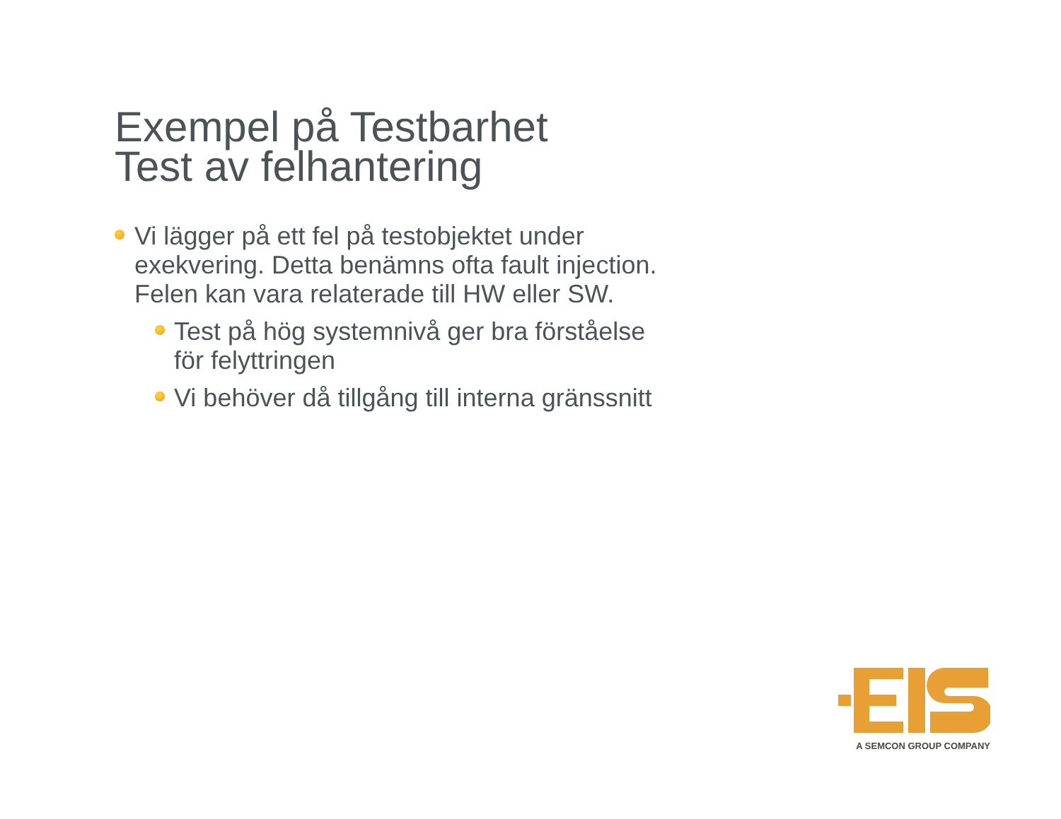Exempel på Testbarhet
Test av felhantering
Vi lägger på ett fel på testobjektet under exekvering. Detta benämns ofta fault injection. Felen kan vara relaterade till HW eller SW.
Test på hög systemnivå ger bra förståelse för felyttringen
Vi behöver då tillgång till interna gränssnitt
A SEMCON GROUP COMPANY